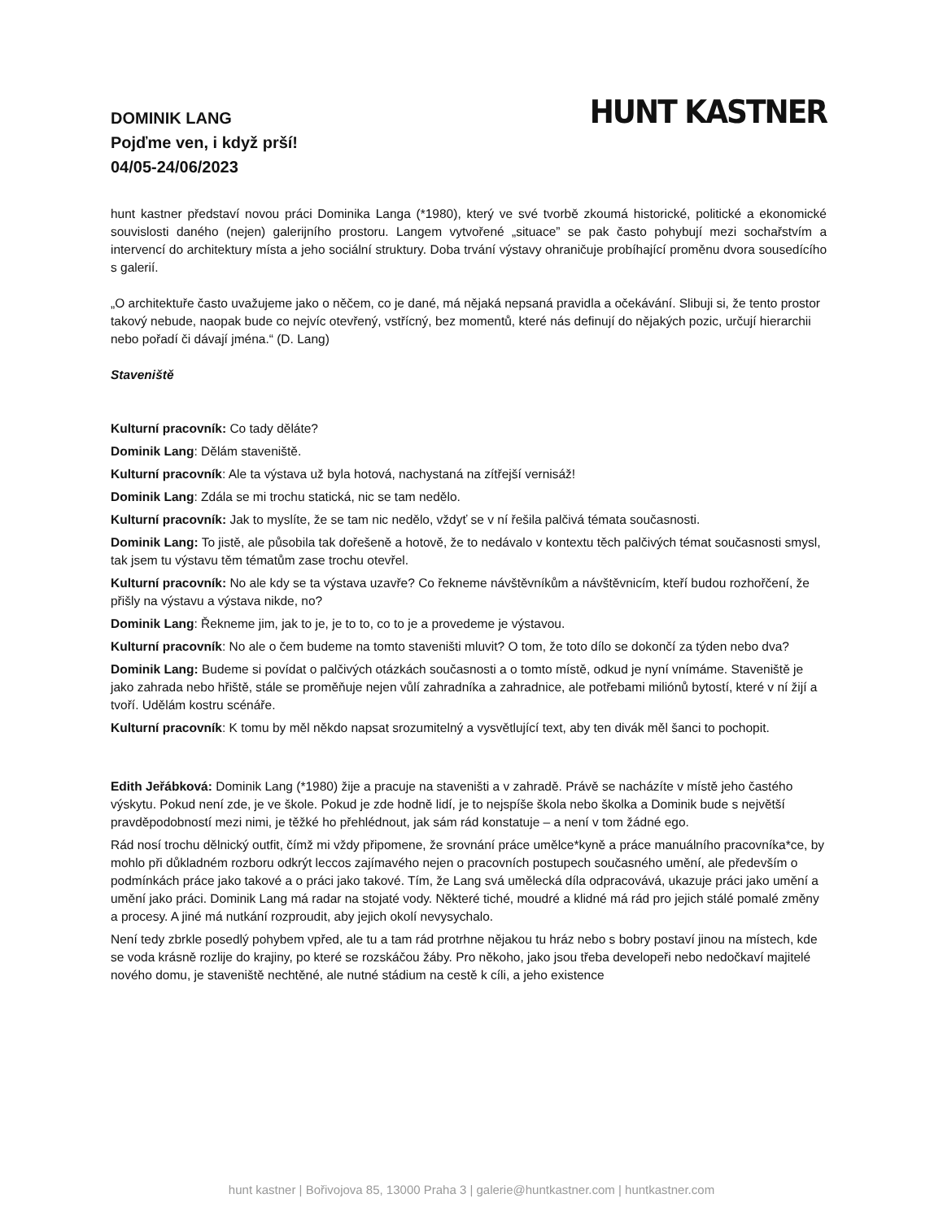DOMINIK LANG
Pojďme ven, i když prší!
04/05-24/06/2023
HUNT KASTNER
hunt kastner představí novou práci Dominika Langa (*1980), který ve své tvorbě zkoumá historické, politické a ekonomické souvislosti daného (nejen) galerijního prostoru. Langem vytvořené „situace” se pak často pohybují mezi sochařstvím a intervencí do architektury místa a jeho sociální struktury. Doba trvání výstavy ohraničuje probíhající proměnu dvora sousedícího s galerií.
„O architektuře často uvažujeme jako o něčem, co je dané, má nějaká nepsaná pravidla a očekávání. Slibuji si, že tento prostor takový nebude, naopak bude co nejvíc otevřený, vstřícný, bez momentů, které nás definují do nějakých pozic, určují hierarchii nebo pořadí či dávají jména.“ (D. Lang)
Staveniště
Kulturní pracovník: Co tady děláte?
Dominik Lang: Dělám staveniště.
Kulturní pracovník: Ale ta výstava už byla hotová, nachystaná na zítřejší vernisáž!
Dominik Lang: Zdála se mi trochu statická, nic se tam nedělo.
Kulturní pracovník: Jak to myslíte, že se tam nic nedělo, vždyť se v ní řešila palčivá témata současnosti.
Dominik Lang: To jistě, ale působila tak dořešeně a hotově, že to nedávalo v kontextu těch palčivých témat současnosti smysl, tak jsem tu výstavu těm tématům zase trochu otevřel.
Kulturní pracovník: No ale kdy se ta výstava uzavře? Co řekneme návštěvníkům a návštěvnicím, kteří budou rozhořčení, že přišly na výstavu a výstava nikde, no?
Dominik Lang: Řekneme jim, jak to je, je to to, co to je a provedeme je výstavou.
Kulturní pracovník: No ale o čem budeme na tomto staveništi mluvit? O tom, že toto dílo se dokončí za týden nebo dva?
Dominik Lang: Budeme si povídat o palčivých otázkách současnosti a o tomto místě, odkud je nyní vnímáme. Staveniště je jako zahrada nebo hřiště, stále se proměňuje nejen vůlí zahradníka a zahradnice, ale potřebami miliónů bytostí, které v ní žijí a tvoří. Udělám kostru scénáře.
Kulturní pracovník: K tomu by měl někdo napsat srozumitelný a vysvětlující text, aby ten divák měl šanci to pochopit.
Edith Jeřábková: Dominik Lang (*1980) žije a pracuje na staveništi a v zahradě. Právě se nacházíte v místě jeho častého výskytu. Pokud není zde, je ve škole. Pokud je zde hodně lidí, je to nejspíše škola nebo školka a Dominik bude s největší pravděpodobností mezi nimi, je těžké ho přehlédnout, jak sám rád konstatuje – a není v tom žádné ego.
Rád nosí trochu dělnický outfit, čímž mi vždy připomene, že srovnání práce umělce*kyně a práce manuálního pracovníka*ce, by mohlo při důkladném rozboru odkrýt leccos zajímavého nejen o pracovních postupech současného umění, ale především o podmínkách práce jako takové a o práci jako takové. Tím, že Lang svá umělecká díla odpracovává, ukazuje práci jako umění a umění jako práci. Dominik Lang má radar na stojaté vody. Některé tiché, moudré a klidné má rád pro jejich stálé pomalé změny a procesy. A jiné má nutkání rozproudit, aby jejich okolí nevysychalo.
Není tedy zbrkle posedlý pohybem vpřed, ale tu a tam rád protrhne nějakou tu hráz nebo s bobry postaví jinou na místech, kde se voda krásně rozlije do krajiny, po které se rozskáčou žáby. Pro někoho, jako jsou třeba developeři nebo nedočkaví majitelé nového domu, je staveniště nechtěné, ale nutné stádium na cestě k cíli, a jeho existence
hunt kastner | Bořivojova 85, 13000 Praha 3 | galerie@huntkastner.com | huntkastner.com